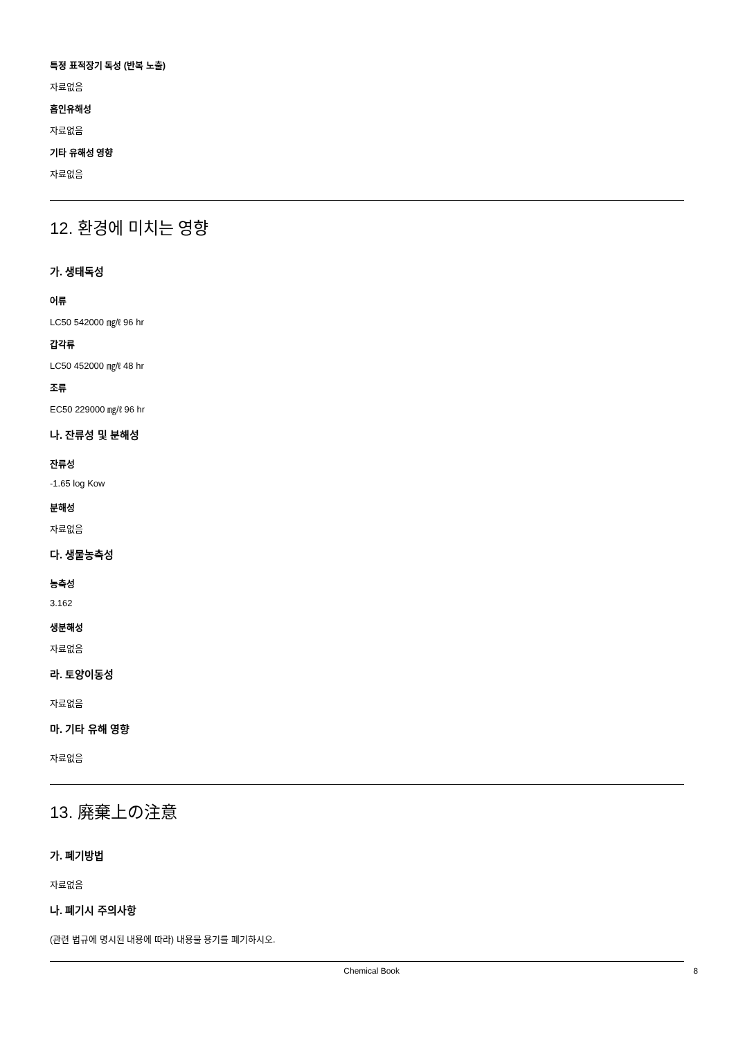특정 표적장기 독성 (반복 노출)
자료없음
흡인유해성
자료없음
기타 유해성 영향
자료없음
12. 환경에 미치는 영향
가. 생태독성
어류
LC50 542000 ㎎/ℓ 96 hr
갑각류
LC50 452000 ㎎/ℓ 48 hr
조류
EC50 229000 ㎎/ℓ 96 hr
나. 잔류성 및 분해성
잔류성
-1.65 log Kow
분해성
자료없음
다. 생물농축성
농축성
3.162
생분해성
자료없음
라. 토양이동성
자료없음
마. 기타 유해 영향
자료없음
13. 廃棄上の注意
가. 폐기방법
자료없음
나. 폐기시 주의사항
(관련 법규에 명시된 내용에 따라) 내용물 용기를 폐기하시오.
Chemical Book 8